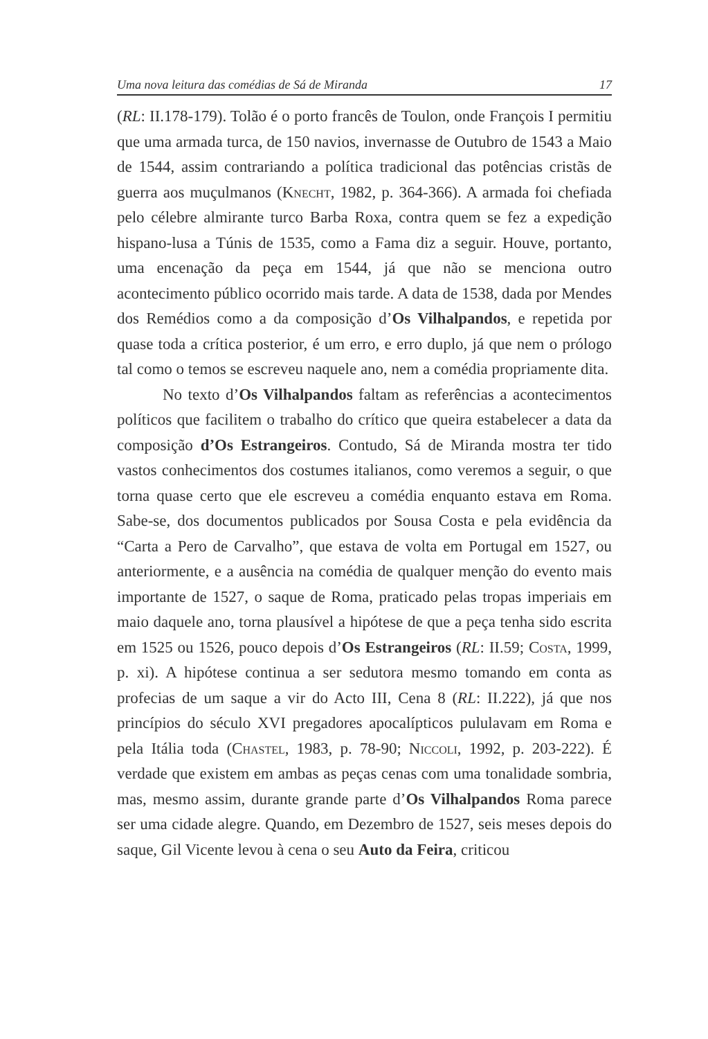Uma nova leitura das comédias de Sá de Miranda 17
(RL: II.178-179). Tolão é o porto francês de Toulon, onde François I permitiu que uma armada turca, de 150 navios, invernasse de Outubro de 1543 a Maio de 1544, assim contrariando a política tradicional das potências cristãs de guerra aos muçulmanos (Knecht, 1982, p. 364-366). A armada foi chefiada pelo célebre almirante turco Barba Roxa, contra quem se fez a expedição hispano-lusa a Túnis de 1535, como a Fama diz a seguir. Houve, portanto, uma encenação da peça em 1544, já que não se menciona outro acontecimento público ocorrido mais tarde. A data de 1538, dada por Mendes dos Remédios como a da composição d’Os Vilhalpandos, e repetida por quase toda a crítica posterior, é um erro, e erro duplo, já que nem o prólogo tal como o temos se escreveu naquele ano, nem a comédia propriamente dita.
No texto d’Os Vilhalpandos faltam as referências a acontecimentos políticos que facilitem o trabalho do crítico que queira estabelecer a data da composição d’Os Estrangeiros. Contudo, Sá de Miranda mostra ter tido vastos conhecimentos dos costumes italianos, como veremos a seguir, o que torna quase certo que ele escreveu a comédia enquanto estava em Roma. Sabe-se, dos documentos publicados por Sousa Costa e pela evidência da “Carta a Pero de Carvalho”, que estava de volta em Portugal em 1527, ou anteriormente, e a ausência na comédia de qualquer menção do evento mais importante de 1527, o saque de Roma, praticado pelas tropas imperiais em maio daquele ano, torna plausível a hipótese de que a peça tenha sido escrita em 1525 ou 1526, pouco depois d’Os Estrangeiros (RL: II.59; Costa, 1999, p. xi). A hipótese continua a ser sedutora mesmo tomando em conta as profecias de um saque a vir do Acto III, Cena 8 (RL: II.222), já que nos princípios do século XVI pregadores apocalípticos pululavam em Roma e pela Itália toda (Chastel, 1983, p. 78-90; Niccoli, 1992, p. 203-222). É verdade que existem em ambas as peças cenas com uma tonalidade sombria, mas, mesmo assim, durante grande parte d’Os Vilhalpandos Roma parece ser uma cidade alegre. Quando, em Dezembro de 1527, seis meses depois do saque, Gil Vicente levou à cena o seu Auto da Feira, criticou